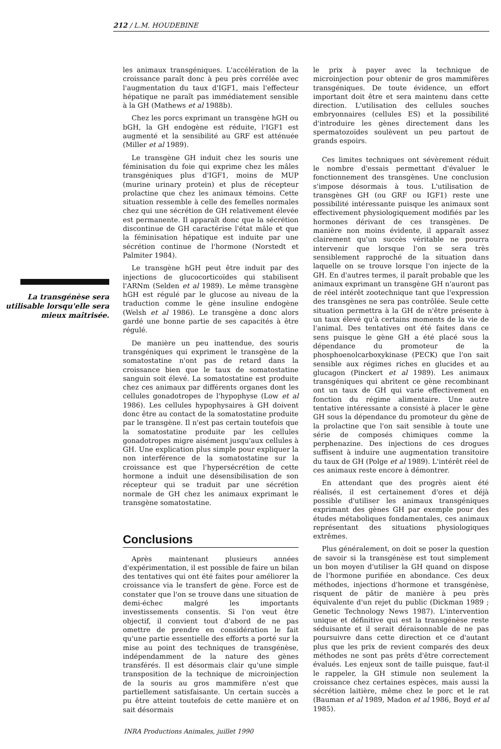212 / L.M. HOUDEBINE
La transgénèse sera utilisable lorsqu'elle sera mieux maîtrisée.
les animaux transgéniques. L'accélération de la croissance paraît donc à peu près corrélée avec l'augmentation du taux d'IGF1, mais l'effecteur hépatique ne paraît pas immédiatement sensible à la GH (Mathews et al 1988b).
Chez les porcs exprimant un transgène hGH ou bGH, la GH endogène est réduite, l'IGF1 est augmenté et la sensibilité au GRF est atténuée (Miller et al 1989).
Le transgène GH induit chez les souris une féminisation du foie qui exprime chez les mâles transgéniques plus d'IGF1, moins de MUP (murine urinary protein) et plus de récepteur prolactine que chez les animaux témoins. Cette situation ressemble à celle des femelles normales chez qui une sécrétion de GH relativement élevée est permanente. Il apparaît donc que la sécrétion discontinue de GH caractérise l'état mâle et que la féminisation hépatique est induite par une sécrétion continue de l'hormone (Norstedt et Palmiter 1984).
Le transgène hGH peut être induit par des injections de glucocorticoïdes qui stabilisent l'ARNm (Selden et al 1989). Le même transgène hGH est régulé par le glucose au niveau de la traduction comme le gène insuline endogène (Welsh et al 1986). Le transgène a donc alors gardé une bonne partie de ses capacités à être régulé.
De manière un peu inattendue, des souris transgéniques qui expriment le transgène de la somatostatine n'ont pas de retard dans la croissance bien que le taux de somatostatine sanguin soit élevé. La somatostatine est produite chez ces animaux par différents organes dont les cellules gonadotropes de l'hypophyse (Low et al 1986). Les cellules hypophysaires à GH doivent donc être au contact de la somatostatine produite par le transgène. Il n'est pas certain toutefois que la somatostatine produite par les cellules gonadotropes migre aisément jusqu'aux cellules à GH. Une explication plus simple pour expliquer la non interférence de la somatostatine sur la croissance est que l'hypersécrétion de cette hormone a induit une désensibilisation de son récepteur qui se traduit par une sécrétion normale de GH chez les animaux exprimant le transgène somatostatine.
Conclusions
Après maintenant plusieurs années d'expérimentation, il est possible de faire un bilan des tentatives qui ont été faites pour améliorer la croissance via le transfert de gène. Force est de constater que l'on se trouve dans une situation de demi-échec malgré les importants investissements consentis. Si l'on veut être objectif, il convient tout d'abord de ne pas omettre de prendre en considération le fait qu'une partie essentielle des efforts a porté sur la mise au point des techniques de transgénèse, indépendamment de la nature des gènes transférés. Il est désormais clair qu'une simple transposition de la technique de microinjection de la souris au gros mammifère n'est que partiellement satisfaisante. Un certain succès a pu être atteint toutefois de cette manière et on sait désormais
le prix à payer avec la technique de microinjection pour obtenir de gros mammifères transgéniques. De toute évidence, un effort important doit être et sera maintenu dans cette direction. L'utilisation des cellules souches embryonnaires (cellules ES) et la possibilité d'introduire les gènes directement dans les spermatozoïdes soulèvent un peu partout de grands espoirs.
Ces limites techniques ont sévèrement réduit le nombre d'essais permettant d'évaluer le fonctionnement des transgènes. Une conclusion s'impose désormais à tous. L'utilisation de transgènes GH (ou GRF ou IGF1) reste une possibilité intéressante puisque les animaux sont effectivement physiologiquement modifiés par les hormones dérivant de ces transgènes. De manière non moins évidente, il apparaît assez clairement qu'un succès véritable ne pourra intervenir que lorsque l'on se sera très sensiblement rapproché de la situation dans laquelle on se trouve lorsque l'on injecte de la GH. En d'autres termes, il paraît probable que les animaux exprimant un transgène GH n'auront pas de réel intérêt zootechnique tant que l'expression des transgènes ne sera pas contrôlée. Seule cette situation permettra à la GH de n'être présente à un taux élevé qu'à certains moments de la vie de l'animal. Des tentatives ont été faites dans ce sens puisque le gène GH a été placé sous la dépendance du promoteur de la phosphoenolcarboxykinase (PECK) que l'on sait sensible aux régimes riches en glucides et au glucagon (Pinckert et al 1989). Les animaux transgéniques qui abritent ce gène recombinant ont un taux de GH qui varie effectivement en fonction du régime alimentaire. Une autre tentative intéressante a consisté à placer le gène GH sous la dépendance du promoteur du gène de la prolactine que l'on sait sensible à toute une série de composés chimiques comme la perphenazine. Des injections de ces drogues suffisent à induire une augmentation transitoire du taux de GH (Polge et al 1989). L'intérêt réel de ces animaux reste encore à démontrer.
En attendant que des progrès aient été réalisés, il est certainement d'ores et déjà possible d'utiliser les animaux transgéniques exprimant des gènes GH par exemple pour des études métaboliques fondamentales, ces animaux représentant des situations physiologiques extrêmes.
Plus généralement, on doit se poser la question de savoir si la transgénèse est tout simplement un bon moyen d'utiliser la GH quand on dispose de l'hormone purifiée en abondance. Ces deux méthodes, injections d'hormone et transgénèse, risquent de pâtir de manière à peu près équivalente d'un rejet du public (Dickman 1989 ; Genetic Technology News 1987). L'intervention unique et définitive qui est la transgénèse reste séduisante et il serait déraisonnable de ne pas poursuivre dans cette direction et ce d'autant plus que les prix de revient comparés des deux méthodes ne sont pas prêts d'être correctement évalués. Les enjeux sont de taille puisque, faut-il le rappeler, la GH stimule non seulement la croissance chez certaines espèces, mais aussi la sécrétion laitière, même chez le porc et le rat (Bauman et al 1989, Madon et al 1986, Boyd et al 1985).
INRA Productions Animales, juillet 1990